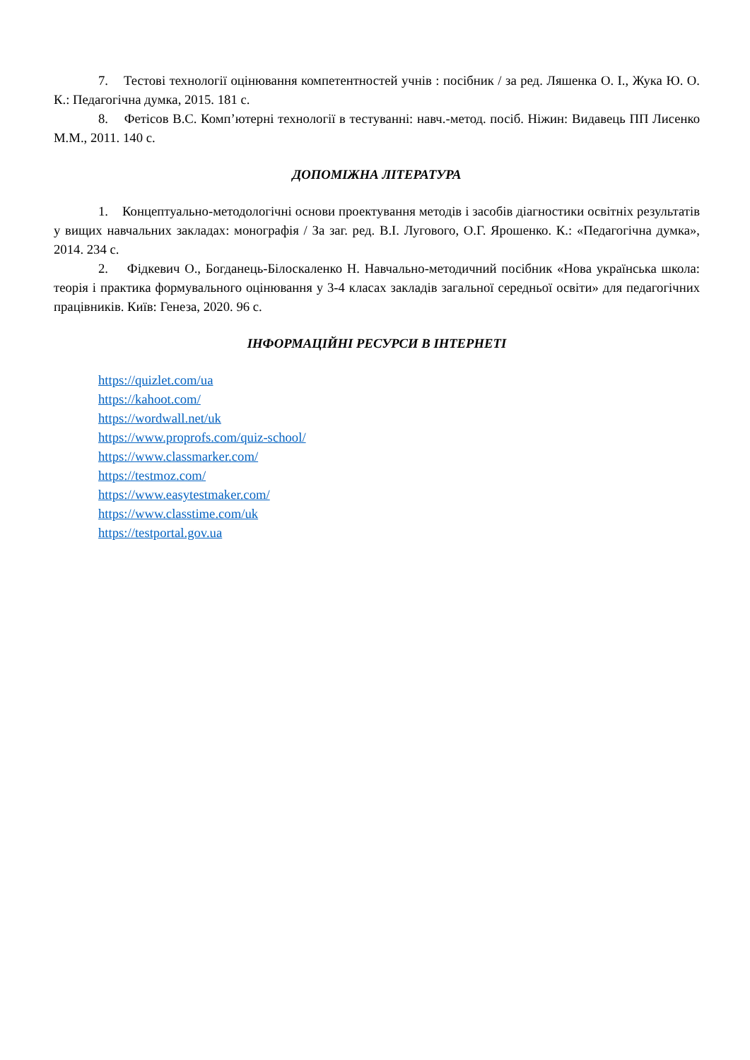7. Тестові технології оцінювання компетентностей учнів : посібник / за ред. Ляшенка О. І., Жука Ю. О. К.: Педагогічна думка, 2015. 181 с.
8. Фетісов В.С. Комп’ютерні технології в тестуванні: навч.-метод. посіб. Ніжин: Видавець ПП Лисенко М.М., 2011. 140 с.
ДОПОМІЖНА ЛІТЕРАТУРА
1. Концептуально-методологічні основи проектування методів і засобів діагностики освітніх результатів у вищих навчальних закладах: монографія / За заг. ред. В.І. Лугового, О.Г. Ярошенко. К.: «Педагогічна думка», 2014. 234 с.
2. Фідкевич О., Богданець-Білоскаленко Н. Навчально-методичний посібник «Нова українська школа: теорія і практика формувального оцінювання у 3-4 класах закладів загальної середньої освіти» для педагогічних працівників. Київ: Генеза, 2020. 96 с.
ІНФОРМАЦІЙНІ РЕСУРСИ В ІНТЕРНЕТІ
https://quizlet.com/ua
https://kahoot.com/
https://wordwall.net/uk
https://www.proprofs.com/quiz-school/
https://www.classmarker.com/
https://testmoz.com/
https://www.easytestmaker.com/
https://www.classtime.com/uk
https://testportal.gov.ua